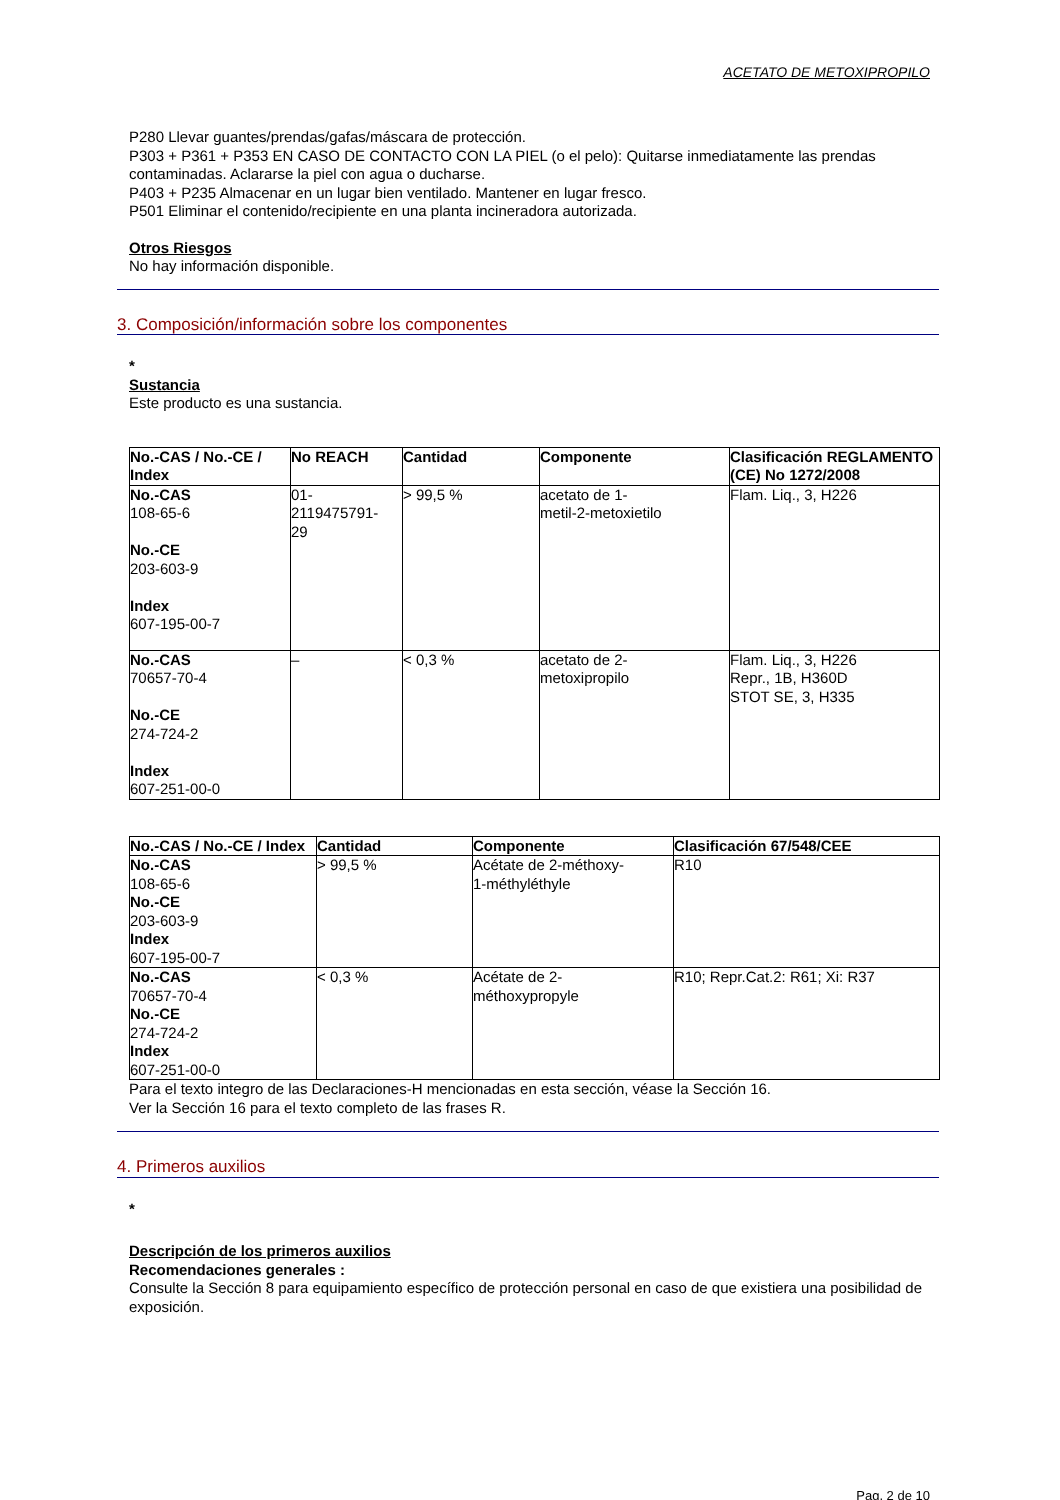ACETATO DE METOXIPROPILO
P280 Llevar guantes/prendas/gafas/máscara de protección.
P303 + P361 + P353 EN CASO DE CONTACTO CON LA PIEL (o el pelo): Quitarse inmediatamente las prendas contaminadas. Aclararse la piel con agua o ducharse.
P403 + P235 Almacenar en un lugar bien ventilado. Mantener en lugar fresco.
P501 Eliminar el contenido/recipiente en una planta incineradora autorizada.
Otros Riesgos
No hay información disponible.
3. Composición/información sobre los componentes
*
Sustancia
Este producto es una sustancia.
| No.-CAS / No.-CE / Index | No REACH | Cantidad | Componente | Clasificación REGLAMENTO (CE) No 1272/2008 |
| --- | --- | --- | --- | --- |
| No.-CAS 108-65-6 No.-CE 203-603-9 Index 607-195-00-7 | 01- 2119475791- 29 | > 99,5 % | acetato de 1- metil-2-metoxietilo | Flam. Liq., 3, H226 |
| No.-CAS 70657-70-4 No.-CE 274-724-2 Index 607-251-00-0 | – | < 0,3 % | acetato de 2- metoxipropilo | Flam. Liq., 3, H226 Repr., 1B, H360D STOT SE, 3, H335 |
| No.-CAS / No.-CE / Index | Cantidad | Componente | Clasificación 67/548/CEE |
| --- | --- | --- | --- |
| No.-CAS 108-65-6 No.-CE 203-603-9 Index 607-195-00-7 | > 99,5 % | Acétate de 2-méthoxy- 1-méthyléthyle | R10 |
| No.-CAS 70657-70-4 No.-CE 274-724-2 Index 607-251-00-0 | < 0,3 % | Acétate de 2- méthoxypropyle | R10; Repr.Cat.2: R61; Xi: R37 |
Para el texto integro de las Declaraciones-H mencionadas en esta sección, véase la Sección 16.
Ver la Sección 16 para el texto completo de las frases R.
4. Primeros auxilios
*
Descripción de los primeros auxilios
Recomendaciones generales :
Consulte la Sección 8 para equipamiento específico de protección personal en caso de que existiera una posibilidad de exposición.
Pag. 2 de 10